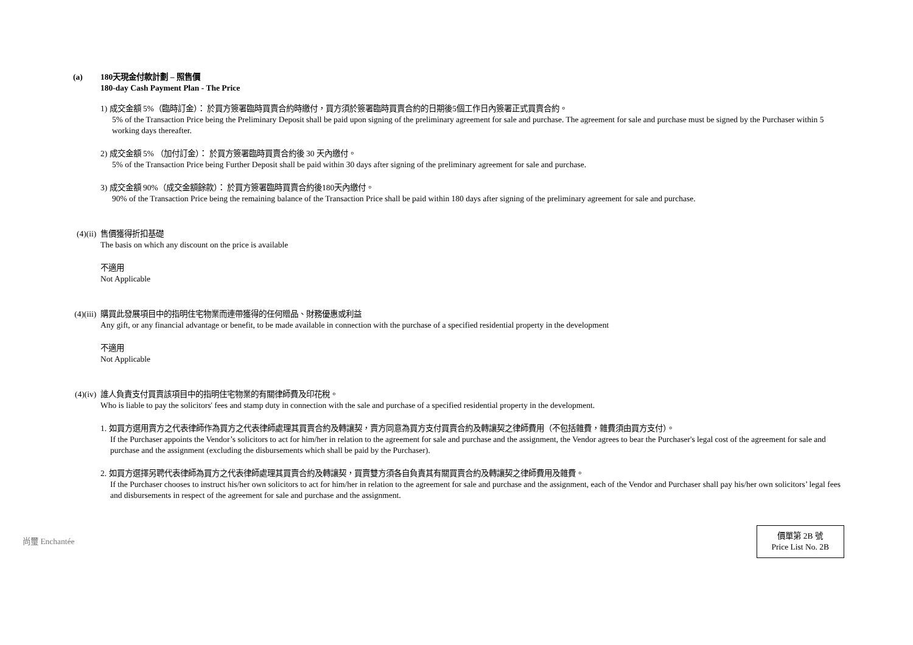(a) 180天現金付款計劃 – 照售價
180-day Cash Payment Plan - The Price
1) 成交金額 5%（臨時訂金）： 於買方簽署臨時買賣合約時繳付，買方須於簽署臨時買賣合約的日期後5個工作日內簽署正式買賣合約。
5% of the Transaction Price being the Preliminary Deposit shall be paid upon signing of the preliminary agreement for sale and purchase. The agreement for sale and purchase must be signed by the Purchaser within 5 working days thereafter.
2) 成交金額 5% （加付訂金）： 於買方簽署臨時買賣合約後 30 天內繳付。
5% of the Transaction Price being Further Deposit shall be paid within 30 days after signing of the preliminary agreement for sale and purchase.
3) 成交金額 90%（成交金額餘款）： 於買方簽署臨時買賣合約後180天內繳付。
90% of the Transaction Price being the remaining balance of the Transaction Price shall be paid within 180 days after signing of the preliminary agreement for sale and purchase.
(4)(ii) 售價獲得折扣基礎
The basis on which any discount on the price is available
不適用
Not Applicable
(4)(iii) 購買此發展項目中的指明住宅物業而連帶獲得的任何贈品、財務優惠或利益
Any gift, or any financial advantage or benefit, to be made available in connection with the purchase of a specified residential property in the development
不適用
Not Applicable
(4)(iv) 誰人負責支付買賣該項目中的指明住宅物業的有關律師費及印花稅。
Who is liable to pay the solicitors' fees and stamp duty in connection with the sale and purchase of a specified residential property in the development.
1. 如買方選用賣方之代表律師作為買方之代表律師處理其買賣合約及轉讓契，賣方同意為買方支付買賣合約及轉讓契之律師費用（不包括雜費，雜費須由買方支付）。
If the Purchaser appoints the Vendor’s solicitors to act for him/her in relation to the agreement for sale and purchase and the assignment, the Vendor agrees to bear the Purchaser's legal cost of the agreement for sale and purchase and the assignment (excluding the disbursements which shall be paid by the Purchaser).
2. 如買方選擇另聘代表律師為買方之代表律師處理其買賣合約及轉讓契，買賣雙方須各自負責其有關買賣合約及轉讓契之律師費用及雜費。
If the Purchaser chooses to instruct his/her own solicitors to act for him/her in relation to the agreement for sale and purchase and the assignment, each of the Vendor and Purchaser shall pay his/her own solicitors’ legal fees and disbursements in respect of the agreement for sale and purchase and the assignment.
尚璽 Enchantée
價單第 2B 號
Price List No. 2B